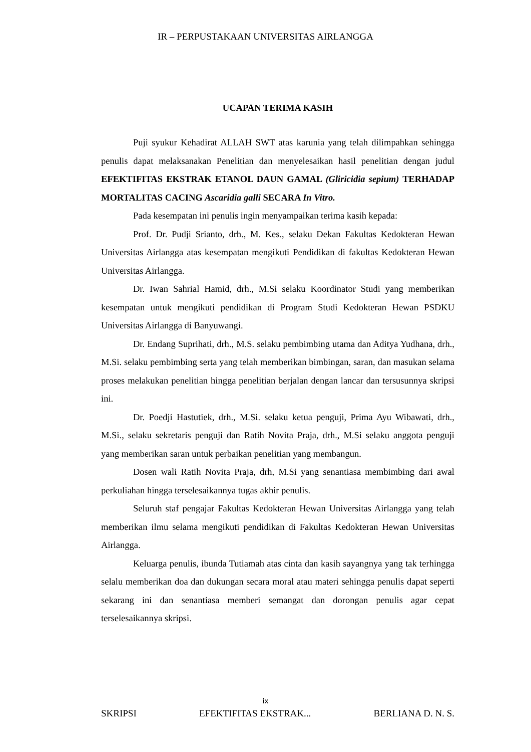IR – PERPUSTAKAAN UNIVERSITAS AIRLANGGA
UCAPAN TERIMA KASIH
Puji syukur Kehadirat ALLAH SWT atas karunia yang telah dilimpahkan sehingga penulis dapat melaksanakan Penelitian dan menyelesaikan hasil penelitian dengan judul EFEKTIFITAS EKSTRAK ETANOL DAUN GAMAL (Gliricidia sepium) TERHADAP MORTALITAS CACING Ascaridia galli SECARA In Vitro.
Pada kesempatan ini penulis ingin menyampaikan terima kasih kepada:
Prof. Dr. Pudji Srianto, drh., M. Kes., selaku Dekan Fakultas Kedokteran Hewan Universitas Airlangga atas kesempatan mengikuti Pendidikan di fakultas Kedokteran Hewan Universitas Airlangga.
Dr. Iwan Sahrial Hamid, drh., M.Si selaku Koordinator Studi yang memberikan kesempatan untuk mengikuti pendidikan di Program Studi Kedokteran Hewan PSDKU Universitas Airlangga di Banyuwangi.
Dr. Endang Suprihati, drh., M.S. selaku pembimbing utama dan Aditya Yudhana, drh., M.Si. selaku pembimbing serta yang telah memberikan bimbingan, saran, dan masukan selama proses melakukan penelitian hingga penelitian berjalan dengan lancar dan tersusunnya skripsi ini.
Dr. Poedji Hastutiek, drh., M.Si. selaku ketua penguji, Prima Ayu Wibawati, drh., M.Si., selaku sekretaris penguji dan Ratih Novita Praja, drh., M.Si selaku anggota penguji yang memberikan saran untuk perbaikan penelitian yang membangun.
Dosen wali Ratih Novita Praja, drh, M.Si yang senantiasa membimbing dari awal perkuliahan hingga terselesaikannya tugas akhir penulis.
Seluruh staf pengajar Fakultas Kedokteran Hewan Universitas Airlangga yang telah memberikan ilmu selama mengikuti pendidikan di Fakultas Kedokteran Hewan Universitas Airlangga.
Keluarga penulis, ibunda Tutiamah atas cinta dan kasih sayangnya yang tak terhingga selalu memberikan doa dan dukungan secara moral atau materi sehingga penulis dapat seperti sekarang ini dan senantiasa memberi semangat dan dorongan penulis agar cepat terselesaikannya skripsi.
ix
SKRIPSI EFEKTIFITAS EKSTRAK... BERLIANA D. N. S.